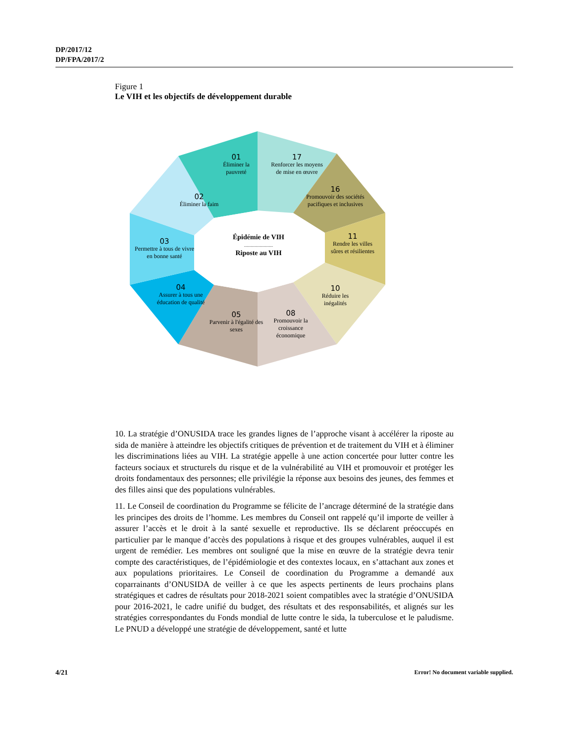DP/2017/12
DP/FPA/2017/2
Figure 1
Le VIH et les objectifs de développement durable
01
Éliminer la pauvreté
17
Renforcer les moyens de mise en œuvre
16
Promouvoir des sociétés pacifiques et inclusives
02
Éliminer la faim
03
Permettre à tous de vivre en bonne santé
Épidémie de VIH
..........................
Riposte au VIH
11
Rendre les villes sûres et résilientes
04
Assurer à tous une éducation de qualité
10
Réduire les inégalités
05
Parvenir à l'égalité des sexes
08
Promouvoir la croissance économique
10. La stratégie d’ONUSIDA trace les grandes lignes de l’approche visant à accélérer la riposte au sida de manière à atteindre les objectifs critiques de prévention et de traitement du VIH et à éliminer les discriminations liées au VIH. La stratégie appelle à une action concertée pour lutter contre les facteurs sociaux et structurels du risque et de la vulnérabilité au VIH et promouvoir et protéger les droits fondamentaux des personnes; elle privilégie la réponse aux besoins des jeunes, des femmes et des filles ainsi que des populations vulnérables.
11. Le Conseil de coordination du Programme se félicite de l’ancrage déterminé de la stratégie dans les principes des droits de l’homme. Les membres du Conseil ont rappelé qu’il importe de veiller à assurer l’accès et le droit à la santé sexuelle et reproductive. Ils se déclarent préoccupés en particulier par le manque d’accès des populations à risque et des groupes vulnérables, auquel il est urgent de remédier. Les membres ont souligné que la mise en œuvre de la stratégie devra tenir compte des caractéristiques, de l’épidémiologie et des contextes locaux, en s’attachant aux zones et aux populations prioritaires. Le Conseil de coordination du Programme a demandé aux coparrainants d’ONUSIDA de veiller à ce que les aspects pertinents de leurs prochains plans stratégiques et cadres de résultats pour 2018-2021 soient compatibles avec la stratégie d’ONUSIDA pour 2016-2021, le cadre unifié du budget, des résultats et des responsabilités, et alignés sur les stratégies correspondantes du Fonds mondial de lutte contre le sida, la tuberculose et le paludisme. Le PNUD a développé une stratégie de développement, santé et lutte
4/21 Error! No document variable supplied.